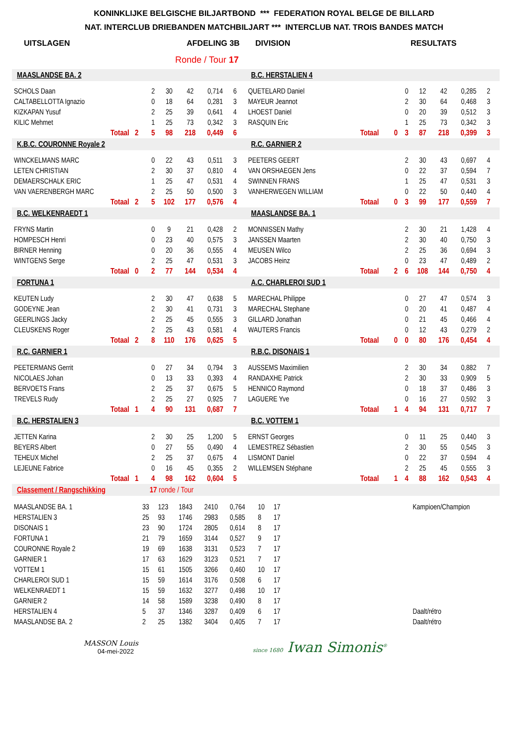KONINKLIJKE BELGISCHE BILJARTBOND *** FEDERATION ROYAL BELGE DE BILLARD
NAT. INTERCLUB DRIEBANDEN MATCHBILJART *** INTERCLUB NAT. TROIS BANDES MATCH
UITSLAGEN AFDELING 3B DIVISION RESULTATS
Ronde / Tour 17
| MAASLANDSE BA. 2 | | | | | | | | | B.C. HERSTALIEN 4 | | | | | | | | |
| SCHOLS Daan | | | 2 | 30 | 42 | 0,714 | 6 | | QUETELARD Daniel | | | 0 | 12 | 42 | 0,285 | 2 | |
| CALTABELLOTTA Ignazio | | | 0 | 18 | 64 | 0,281 | 3 | | MAYEUR Jeannot | | | 2 | 30 | 64 | 0,468 | 3 | |
| KIZKAPAN Yusuf | | | 2 | 25 | 39 | 0,641 | 4 | | LHOEST Daniel | | | 0 | 20 | 39 | 0,512 | 3 | |
| KILIC Mehmet | | | 1 | 25 | 73 | 0,342 | 3 | | RASQUIN Eric | | | 1 | 25 | 73 | 0,342 | 3 | |
| Totaal | 2 | | 5 | 98 | 218 | 0,449 | 6 | | | Totaal | 0 | 3 | 87 | 218 | 0,399 | 3 | |
| K.B.C. COURONNE Royale 2 | | | | | | | | | R.C. GARNIER 2 | | | | | | | | |
| WINCKELMANS MARC | | | 0 | 22 | 43 | 0,511 | 3 | | PEETERS GEERT | | | 2 | 30 | 43 | 0,697 | 4 | |
| LETEN CHRISTIAN | | | 2 | 30 | 37 | 0,810 | 4 | | VAN ORSHAEGEN Jens | | | 0 | 22 | 37 | 0,594 | 7 | |
| DEMAERSCHALK ERIC | | | 1 | 25 | 47 | 0,531 | 4 | | SWINNEN FRANS | | | 1 | 25 | 47 | 0,531 | 3 | |
| VAN VAERENBERGH MARC | | | 2 | 25 | 50 | 0,500 | 3 | | VANHERWEGEN WILLIAM | | | 0 | 22 | 50 | 0,440 | 4 | |
| Totaal | 2 | | 5 | 102 | 177 | 0,576 | 4 | | | Totaal | 0 | 3 | 99 | 177 | 0,559 | 7 | |
| B.C. WELKENRAEDT 1 | | | | | | | | | MAASLANDSE BA. 1 | | | | | | | | |
| FRYNS Martin | | | 0 | 9 | 21 | 0,428 | 2 | | MONNISSEN Mathy | | | 2 | 30 | 21 | 1,428 | 4 | |
| HOMPESCH Henri | | | 0 | 23 | 40 | 0,575 | 3 | | JANSSEN Maarten | | | 2 | 30 | 40 | 0,750 | 3 | |
| BIRNER Henning | | | 0 | 20 | 36 | 0,555 | 4 | | MEUSEN Wilco | | | 2 | 25 | 36 | 0,694 | 3 | |
| WINTGENS Serge | | | 2 | 25 | 47 | 0,531 | 3 | | JACOBS Heinz | | | 0 | 23 | 47 | 0,489 | 2 | |
| Totaal | 0 | | 2 | 77 | 144 | 0,534 | 4 | | | Totaal | 2 | 6 | 108 | 144 | 0,750 | 4 | |
| FORTUNA 1 | | | | | | | | | A.C. CHARLEROI SUD 1 | | | | | | | | |
| KEUTEN Ludy | | | 2 | 30 | 47 | 0,638 | 5 | | MARECHAL Philippe | | | 0 | 27 | 47 | 0,574 | 3 | |
| GODEYNE Jean | | | 2 | 30 | 41 | 0,731 | 3 | | MARECHAL Stephane | | | 0 | 20 | 41 | 0,487 | 4 | |
| GEERLINGS Jacky | | | 2 | 25 | 45 | 0,555 | 3 | | GILLARD Jonathan | | | 0 | 21 | 45 | 0,466 | 4 | |
| CLEUSKENS Roger | | | 2 | 25 | 43 | 0,581 | 4 | | WAUTERS Francis | | | 0 | 12 | 43 | 0,279 | 2 | |
| Totaal | 2 | | 8 | 110 | 176 | 0,625 | 5 | | | Totaal | 0 | 0 | 80 | 176 | 0,454 | 4 | |
| R.C. GARNIER 1 | | | | | | | | | R.B.C. DISONAIS 1 | | | | | | | | |
| PEETERMANS Gerrit | | | 0 | 27 | 34 | 0,794 | 3 | | AUSSEMS Maximilien | | | 2 | 30 | 34 | 0,882 | 7 | |
| NICOLAES Johan | | | 0 | 13 | 33 | 0,393 | 4 | | RANDAXHE Patrick | | | 2 | 30 | 33 | 0,909 | 5 | |
| BERVOETS Frans | | | 2 | 25 | 37 | 0,675 | 5 | | HENNICO Raymond | | | 0 | 18 | 37 | 0,486 | 3 | |
| TREVELS Rudy | | | 2 | 25 | 27 | 0,925 | 7 | | LAGUERE Yve | | | 0 | 16 | 27 | 0,592 | 3 | |
| Totaal | 1 | | 4 | 90 | 131 | 0,687 | 7 | | | Totaal | 1 | 4 | 94 | 131 | 0,717 | 7 | |
| B.C. HERSTALIEN 3 | | | | | | | | | B.C. VOTTEM 1 | | | | | | | | |
| JETTEN Karina | | | 2 | 30 | 25 | 1,200 | 5 | | ERNST Georges | | | 0 | 11 | 25 | 0,440 | 3 | |
| BEYERS Albert | | | 0 | 27 | 55 | 0,490 | 4 | | LEMESTREZ Sébastien | | | 2 | 30 | 55 | 0,545 | 3 | |
| TEHEUX Michel | | | 2 | 25 | 37 | 0,675 | 4 | | LISMONT Daniel | | | 0 | 22 | 37 | 0,594 | 4 | |
| LEJEUNE Fabrice | | | 0 | 16 | 45 | 0,355 | 2 | | WILLEMSEN Stéphane | | | 2 | 25 | 45 | 0,555 | 3 | |
| Totaal | 1 | | 4 | 98 | 162 | 0,604 | 5 | | | Totaal | 1 | 4 | 88 | 162 | 0,543 | 4 | |
| Classement / Rangschikking | | | 17 ronde / Tour | | | | | | | | | | | | | | |
| MAASLANDSE BA. 1 | 33 | 123 | 1843 | 2410 | 0,764 | 10 | 17 | | Kampioen/Champion |
| HERSTALIEN 3 | 25 | 93 | 1746 | 2983 | 0,585 | 8 | 17 | | |
| DISONAIS 1 | 23 | 90 | 1724 | 2805 | 0,614 | 8 | 17 | | |
| FORTUNA 1 | 21 | 79 | 1659 | 3144 | 0,527 | 9 | 17 | | |
| COURONNE Royale 2 | 19 | 69 | 1638 | 3131 | 0,523 | 7 | 17 | | |
| GARNIER 1 | 17 | 63 | 1629 | 3123 | 0,521 | 7 | 17 | | |
| VOTTEM 1 | 15 | 61 | 1505 | 3266 | 0,460 | 10 | 17 | | |
| CHARLEROI SUD 1 | 15 | 59 | 1614 | 3176 | 0,508 | 6 | 17 | | |
| WELKENRAEDT 1 | 15 | 59 | 1632 | 3277 | 0,498 | 10 | 17 | | |
| GARNIER 2 | 14 | 58 | 1589 | 3238 | 0,490 | 8 | 17 | | |
| HERSTALIEN 4 | 5 | 37 | 1346 | 3287 | 0,409 | 6 | 17 | | Daalt/rétro |
| MAASLANDSE BA. 2 | 2 | 25 | 1382 | 3404 | 0,405 | 7 | 17 | | Daalt/rétro |
MASSON Louis
04-mei-2022
since 1680 Iwan Simonis<sup>®</sup>